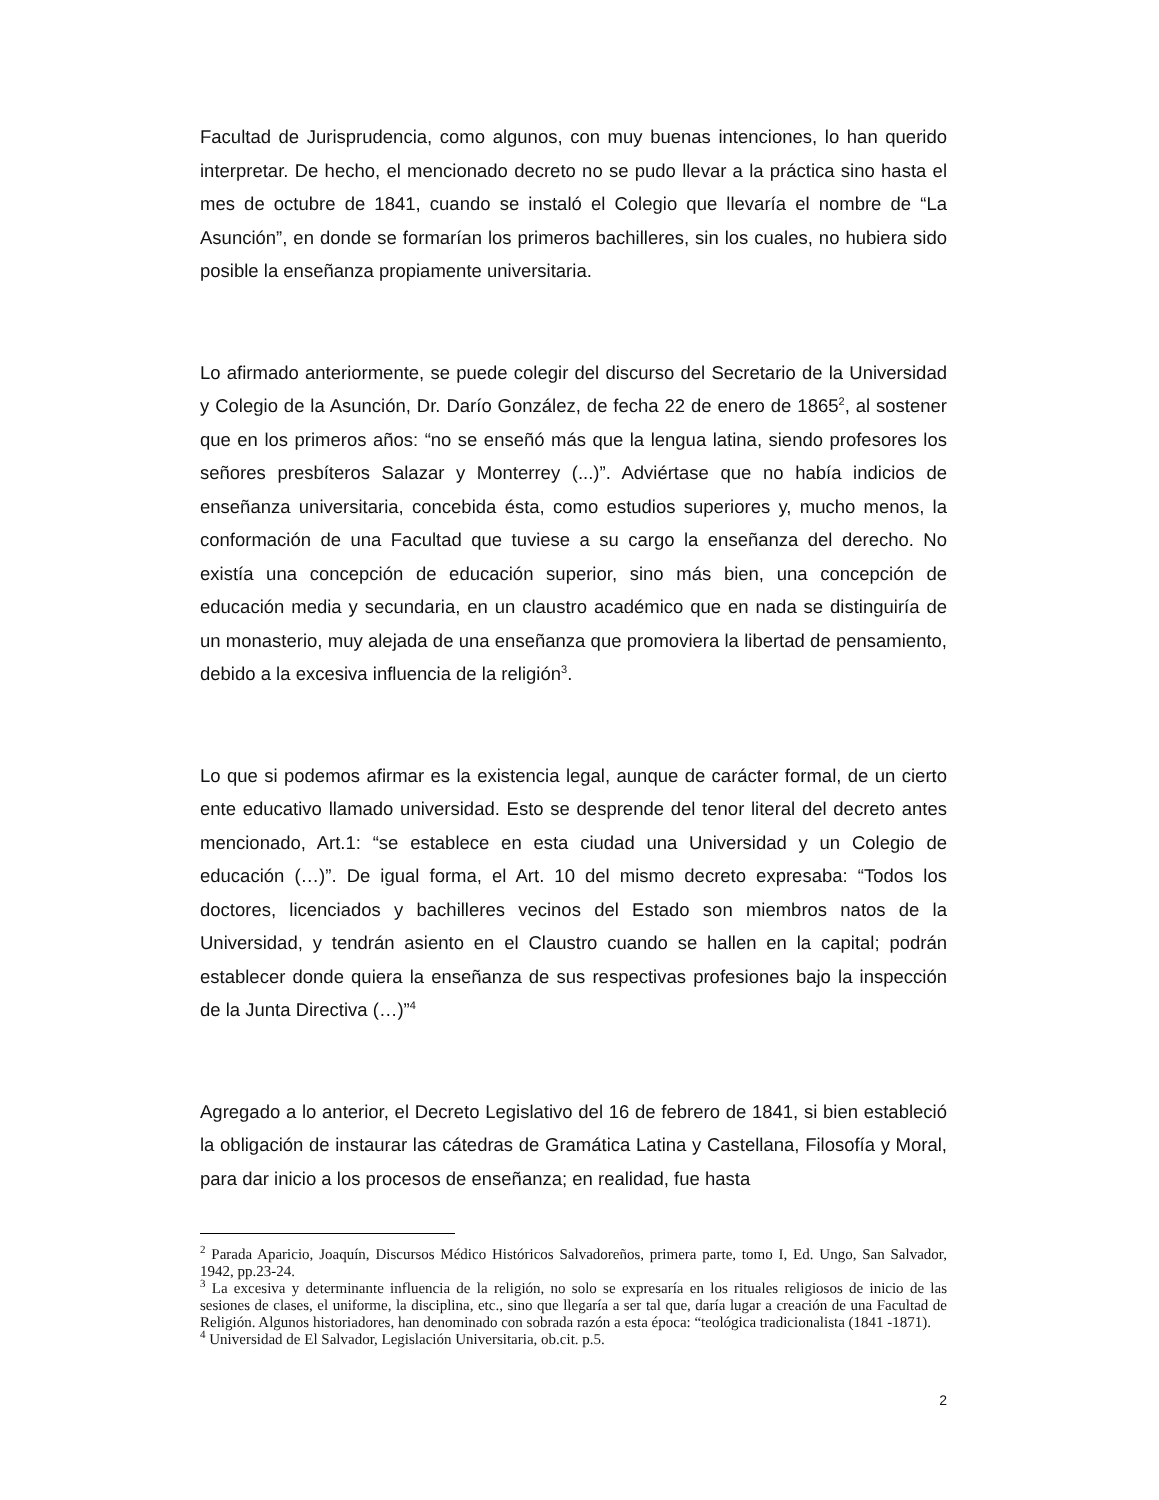Facultad de Jurisprudencia, como algunos, con muy buenas intenciones, lo han querido interpretar. De hecho, el mencionado decreto no se pudo llevar a la práctica sino hasta el mes de octubre de 1841, cuando se instaló el Colegio que llevaría el nombre de “La Asunción”, en donde se formarían los primeros bachilleres, sin los cuales, no hubiera sido posible la enseñanza propiamente universitaria.
Lo afirmado anteriormente, se puede colegir del discurso del Secretario de la Universidad y Colegio de la Asunción, Dr. Darío González, de fecha 22 de enero de 1865<sup>2</sup>, al sostener que en los primeros años: “no se enseñó más que la lengua latina, siendo profesores los señores presbíteros Salazar y Monterrey (...)”. Adviértase que no había indicios de enseñanza universitaria, concebida ésta, como estudios superiores y, mucho menos, la conformación de una Facultad que tuviese a su cargo la enseñanza del derecho. No existía una concepción de educación superior, sino más bien, una concepción de educación media y secundaria, en un claustro académico que en nada se distinguiría de un monasterio, muy alejada de una enseñanza que promoviera la libertad de pensamiento, debido a la excesiva influencia de la religión<sup>3</sup>.
Lo que si podemos afirmar es la existencia legal, aunque de carácter formal, de un cierto ente educativo llamado universidad. Esto se desprende del tenor literal del decreto antes mencionado, Art.1: “se establece en esta ciudad una Universidad y un Colegio de educación (…)”. De igual forma, el Art. 10 del mismo decreto expresaba: “Todos los doctores, licenciados y bachilleres vecinos del Estado son miembros natos de la Universidad, y tendrán asiento en el Claustro cuando se hallen en la capital; podrán establecer donde quiera la enseñanza de sus respectivas profesiones bajo la inspección de la Junta Directiva (…)”<sup>4</sup>
Agregado a lo anterior, el Decreto Legislativo del 16 de febrero de 1841, si bien estableció la obligación de instaurar las cátedras de Gramática Latina y Castellana, Filosofía y Moral, para dar inicio a los procesos de enseñanza; en realidad, fue hasta
<sup>2</sup> Parada Aparicio, Joaquín, Discursos Médico Históricos Salvadoreños, primera parte, tomo I, Ed. Ungo, San Salvador, 1942, pp.23-24.
<sup>3</sup> La excesiva y determinante influencia de la religión, no solo se expresaría en los rituales religiosos de inicio de las sesiones de clases, el uniforme, la disciplina, etc., sino que llegaría a ser tal que, daría lugar a creación de una Facultad de Religión. Algunos historiadores, han denominado con sobrada razón a esta época: “teológica tradicionalista (1841 -1871).
<sup>4</sup> Universidad de El Salvador, Legislación Universitaria, ob.cit. p.5.
2